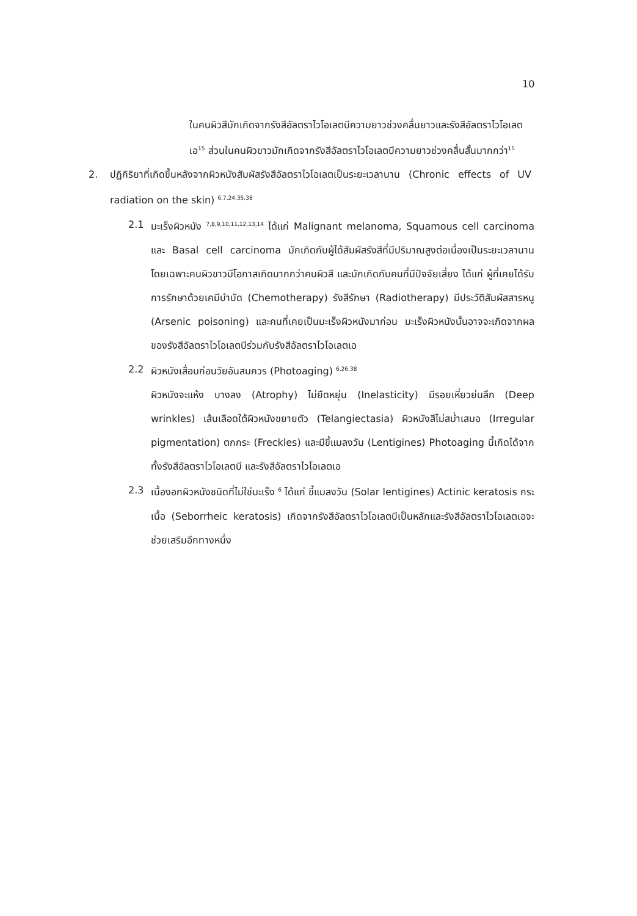10
ในคนผิวสีมักเกิดจากรังสีอัลตราไวโอเลตบีความยาวช่วงคลื่นยาวและรังสีอัลตราไวโอเลตเอ<sup>15</sup> ส่วนในคนผิวขาวมักเกิดจากรังสีอัลตราไวโอเลตบีความยาวช่วงคลื่นสั้นมากกว่า<sup>15</sup>
2. ปฏิกิริยาที่เกิดขึ้นหลังจากผิวหนังสัมผัสรังสีอัลตราไวโอเลตเป็นระยะเวลานาน (Chronic effects of UV radiation on the skin) <sup>6,7,24,35,38</sup>
2.1 มะเร็งผิวหนัง <sup>7,8,9,10,11,12,13,14</sup> ได้แก่ Malignant melanoma, Squamous cell carcinoma และ Basal cell carcinoma มักเกิดกับผู้ได้สัมผัสรังสีที่มีปริมาณสูงต่อเนื่องเป็นระยะเวลานาน โดยเฉพาะคนผิวขาวมีโอกาสเกิดมากกว่าคนผิวสี และมักเกิดกับคนที่มีปัจจัยเสี่ยง ได้แก่ ผู้ที่เคยได้รับการรักษาด้วยเคมีบำบัด (Chemotherapy) รังสีรักษา (Radiotherapy) มีประวัติสัมผัสสารหนู (Arsenic poisoning) และคนที่เคยเป็นมะเร็งผิวหนังมาก่อน มะเร็งผิวหนังนั้นอาจจะเกิดจากผลของรังสีอัลตราไวโอเลตบีร่วมกับรังสีอัลตราไวโอเลตเอ
2.2 ผิวหนังเสื่อมก่อนวัยอันสมควร (Photoaging) <sup>6,26,38</sup>
ผิวหนังจะแห้ง บางลง (Atrophy) ไม่ยืดหยุ่น (Inelasticity) มีรอยเหี่ยวย่นลึก (Deep wrinkles) เส้นเลือดใต้ผิวหนังขยายตัว (Telangiectasia) ผิวหนังสีไม่สม่ำเสมอ (Irregular pigmentation) ตกกระ (Freckles) และมีขี้แมลงวัน (Lentigines) Photoaging นี้เกิดได้จากทั้งรังสีอัลตราไวโอเลตบี และรังสีอัลตราไวโอเลตเอ
2.3 เนื้องอกผิวหนังชนิดที่ไม่ใช่มะเร็ง <sup>6</sup> ได้แก่ ขี้แมลงวัน (Solar lentigines) Actinic keratosis กระเนื้อ (Seborrheic keratosis) เกิดจากรังสีอัลตราไวโอเลตบีเป็นหลักและรังสีอัลตราไวโอเลตเอจะช่วยเสริมอีกทางหนึ่ง